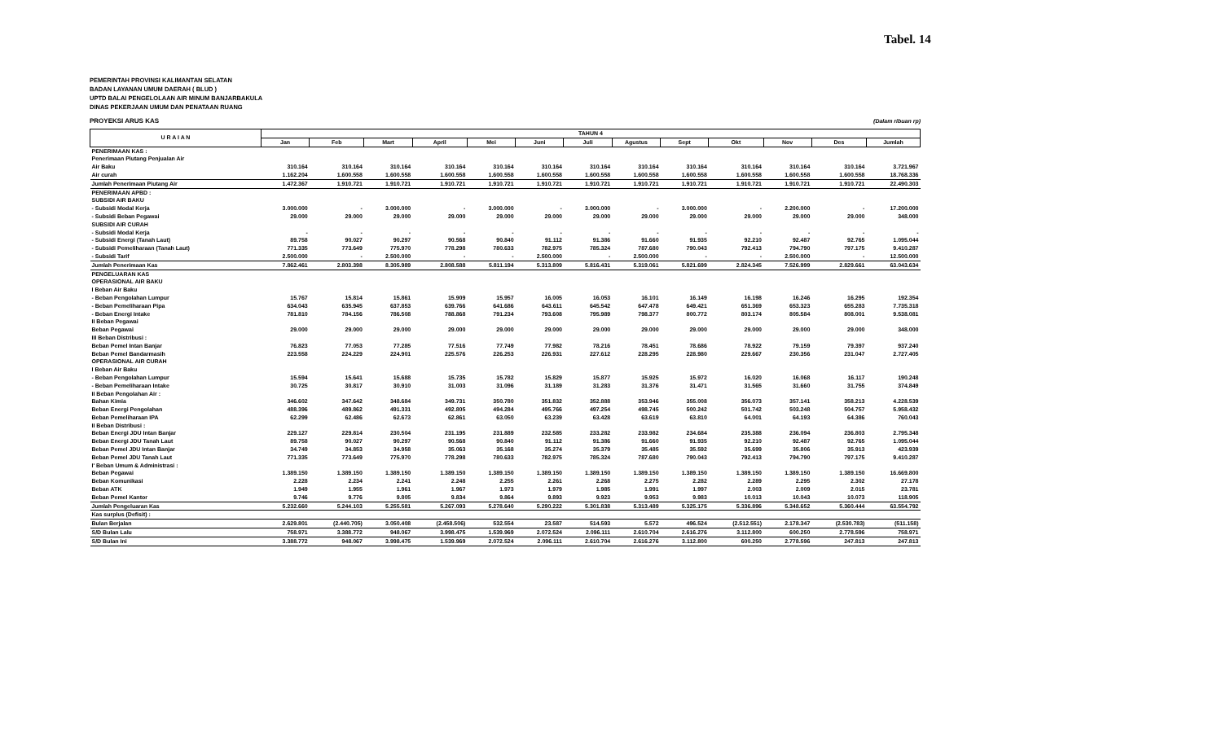Tabel. 14
PEMERINTAH PROVINSI KALIMANTAN SELATAN
BADAN LAYANAN UMUM DAERAH ( BLUD )
UPTD BALAI PENGELOLAAN AIR MINUM BANJARBAKULA
DINAS PEKERJAAN UMUM DAN PENATAAN RUANG
PROYEKSI ARUS KAS (Dalam ribuan rp)
| U R A I A N | TAHUN 4 | | | | | | | | | | | | |
| --- | --- | --- | --- | --- | --- | --- | --- | --- | --- | --- | --- | --- | --- |
| | Jan | Feb | Mart | April | Mei | Juni | Juli | Agustus | Sept | Okt | Nov | Des | Jumlah |
| PENERIMAAN KAS : | | | | | | | | | | | | | |
| Penerimaan Piutang Penjualan Air | | | | | | | | | | | | | |
| Air Baku | 310.164 | 310.164 | 310.164 | 310.164 | 310.164 | 310.164 | 310.164 | 310.164 | 310.164 | 310.164 | 310.164 | 310.164 | 3.721.967 |
| Air curah | 1.162.204 | 1.600.558 | 1.600.558 | 1.600.558 | 1.600.558 | 1.600.558 | 1.600.558 | 1.600.558 | 1.600.558 | 1.600.558 | 1.600.558 | 1.600.558 | 18.768.336 |
| Jumlah Penerimaan Piutang Air | 1.472.367 | 1.910.721 | 1.910.721 | 1.910.721 | 1.910.721 | 1.910.721 | 1.910.721 | 1.910.721 | 1.910.721 | 1.910.721 | 1.910.721 | 1.910.721 | 22.490.303 |
| PENERIMAAN APBD : | | | | | | | | | | | | | |
| SUBSIDI AIR BAKU | | | | | | | | | | | | | |
| - Subsidi Modal Kerja | 3.000.000 | - | 3.000.000 | - | 3.000.000 | - | 3.000.000 | - | 3.000.000 | - | 2.200.000 | - | 17.200.000 |
| - Subsidi Beban Pegawai | 29.000 | 29.000 | 29.000 | 29.000 | 29.000 | 29.000 | 29.000 | 29.000 | 29.000 | 29.000 | 29.000 | 29.000 | 348.000 |
| SUBSIDI AIR CURAH | | | | | | | | | | | | | |
| - Subsidi Modal Kerja | - | - | - | - | - | - | - | - | - | - | - | - | - |
| - Subsidi Energi (Tanah Laut) | 89.758 | 90.027 | 90.297 | 90.568 | 90.840 | 91.112 | 91.386 | 91.660 | 91.935 | 92.210 | 92.487 | 92.765 | 1.095.044 |
| - Subsidi Pemeliharaan (Tanah Laut) | 771.335 | 773.649 | 775.970 | 778.298 | 780.633 | 782.975 | 785.324 | 787.680 | 790.043 | 792.413 | 794.790 | 797.175 | 9.410.287 |
| - Subsidi Tarif | 2.500.000 | - | 2.500.000 | - | - | 2.500.000 | - | 2.500.000 | - | - | 2.500.000 | - | 12.500.000 |
| Jumlah Penerimaan Kas | 7.862.461 | 2.803.398 | 8.305.989 | 2.808.588 | 5.811.194 | 5.313.809 | 5.816.431 | 5.319.061 | 5.821.699 | 2.824.345 | 7.526.999 | 2.829.661 | 63.043.634 |
| PENGELUARAN KAS | | | | | | | | | | | | | |
| OPERASIONAL AIR BAKU | | | | | | | | | | | | | |
| I Beban Air Baku | | | | | | | | | | | | | |
| - Beban Pengolahan Lumpur | 15.767 | 15.814 | 15.861 | 15.909 | 15.957 | 16.005 | 16.053 | 16.101 | 16.149 | 16.198 | 16.246 | 16.295 | 192.354 |
| - Beban Pemeliharaan Pipa | 634.043 | 635.945 | 637.853 | 639.766 | 641.686 | 643.611 | 645.542 | 647.478 | 649.421 | 651.369 | 653.323 | 655.283 | 7.735.318 |
| - Beban Energi Intake | 781.810 | 784.156 | 786.508 | 788.868 | 791.234 | 793.608 | 795.989 | 798.377 | 800.772 | 803.174 | 805.584 | 808.001 | 9.538.081 |
| II Beban Pegawai | | | | | | | | | | | | | |
| Beban Pegawai | 29.000 | 29.000 | 29.000 | 29.000 | 29.000 | 29.000 | 29.000 | 29.000 | 29.000 | 29.000 | 29.000 | 29.000 | 348.000 |
| III Beban Distribusi : | | | | | | | | | | | | | |
| Beban Pemel Intan Banjar | 76.823 | 77.053 | 77.285 | 77.516 | 77.749 | 77.982 | 78.216 | 78.451 | 78.686 | 78.922 | 79.159 | 79.397 | 937.240 |
| Beban Pemel Bandarmasih | 223.558 | 224.229 | 224.901 | 225.576 | 226.253 | 226.931 | 227.612 | 228.295 | 228.980 | 229.667 | 230.356 | 231.047 | 2.727.405 |
| OPERASIONAL AIR CURAH | | | | | | | | | | | | | |
| I Beban Air Baku | | | | | | | | | | | | | |
| - Beban Pengolahan Lumpur | 15.594 | 15.641 | 15.688 | 15.735 | 15.782 | 15.829 | 15.877 | 15.925 | 15.972 | 16.020 | 16.068 | 16.117 | 190.248 |
| - Beban Pemeliharaan Intake | 30.725 | 30.817 | 30.910 | 31.003 | 31.096 | 31.189 | 31.283 | 31.376 | 31.471 | 31.565 | 31.660 | 31.755 | 374.849 |
| II Beban Pengolahan Air : | | | | | | | | | | | | | |
| Bahan Kimia | 346.602 | 347.642 | 348.684 | 349.731 | 350.780 | 351.832 | 352.888 | 353.946 | 355.008 | 356.073 | 357.141 | 358.213 | 4.228.539 |
| Beban Energi Pengolahan | 488.396 | 489.862 | 491.331 | 492.805 | 494.284 | 495.766 | 497.254 | 498.745 | 500.242 | 501.742 | 503.248 | 504.757 | 5.958.432 |
| Beban Pemeliharaan IPA | 62.299 | 62.486 | 62.673 | 62.861 | 63.050 | 63.239 | 63.428 | 63.619 | 63.810 | 64.001 | 64.193 | 64.386 | 760.043 |
| II Beban Distribusi : | | | | | | | | | | | | | |
| Beban Energi JDU Intan Banjar | 229.127 | 229.814 | 230.504 | 231.195 | 231.889 | 232.585 | 233.282 | 233.982 | 234.684 | 235.388 | 236.094 | 236.803 | 2.795.348 |
| Beban Energi JDU Tanah Laut | 89.758 | 90.027 | 90.297 | 90.568 | 90.840 | 91.112 | 91.386 | 91.660 | 91.935 | 92.210 | 92.487 | 92.765 | 1.095.044 |
| Beban Pemel JDU Intan Banjar | 34.749 | 34.853 | 34.958 | 35.063 | 35.168 | 35.274 | 35.379 | 35.485 | 35.592 | 35.699 | 35.806 | 35.913 | 423.939 |
| Beban Pemel JDU Tanah Laut | 771.335 | 773.649 | 775.970 | 778.298 | 780.633 | 782.975 | 785.324 | 787.680 | 790.043 | 792.413 | 794.790 | 797.175 | 9.410.287 |
| I' Beban Umum & Administrasi : | | | | | | | | | | | | | |
| Beban Pegawai | 1.389.150 | 1.389.150 | 1.389.150 | 1.389.150 | 1.389.150 | 1.389.150 | 1.389.150 | 1.389.150 | 1.389.150 | 1.389.150 | 1.389.150 | 1.389.150 | 16.669.800 |
| Beban Komunikasi | 2.228 | 2.234 | 2.241 | 2.248 | 2.255 | 2.261 | 2.268 | 2.275 | 2.282 | 2.289 | 2.295 | 2.302 | 27.178 |
| Beban ATK | 1.949 | 1.955 | 1.961 | 1.967 | 1.973 | 1.979 | 1.985 | 1.991 | 1.997 | 2.003 | 2.009 | 2.015 | 23.781 |
| Beban Pemel Kantor | 9.746 | 9.776 | 9.805 | 9.834 | 9.864 | 9.893 | 9.923 | 9.953 | 9.983 | 10.013 | 10.043 | 10.073 | 118.905 |
| Jumlah Pengeluaran Kas | 5.232.660 | 5.244.103 | 5.255.581 | 5.267.093 | 5.278.640 | 5.290.222 | 5.301.838 | 5.313.489 | 5.325.175 | 5.336.896 | 5.348.652 | 5.360.444 | 63.554.792 |
| Kas surplus (Defisit) : | | | | | | | | | | | | | |
| Bulan Berjalan | 2.629.801 | (2.440.705) | 3.050.408 | (2.458.506) | 532.554 | 23.587 | 514.593 | 5.572 | 496.524 | (2.512.551) | 2.178.347 | (2.530.783) | (511.158) |
| S/D Bulan Lalu | 758.971 | 3.388.772 | 948.067 | 3.998.475 | 1.539.969 | 2.072.524 | 2.096.111 | 2.610.704 | 2.616.276 | 3.112.800 | 600.250 | 2.778.596 | 758.971 |
| S/D Bulan Ini | 3.388.772 | 948.067 | 3.998.475 | 1.539.969 | 2.072.524 | 2.096.111 | 2.610.704 | 2.616.276 | 3.112.800 | 600.250 | 2.778.596 | 247.813 | 247.813 |